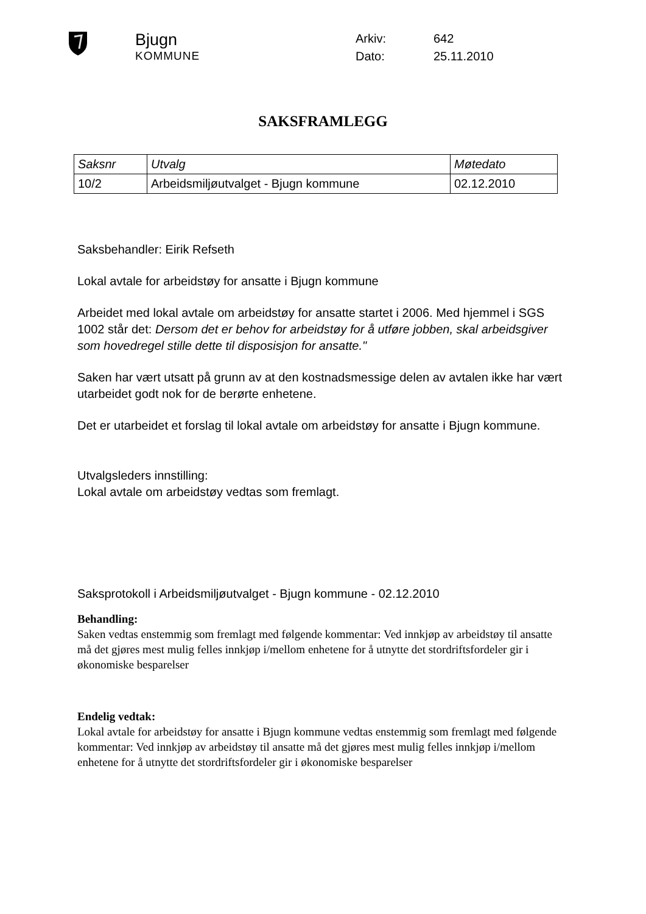Bjugn
KOMMUNE
| Arkiv: | 642 |
| Dato: | 25.11.2010 |
SAKSFRAMLEGG
| Saksnr | Utvalg | Møtedato |
| --- | --- | --- |
| 10/2 | Arbeidsmiljøutvalget - Bjugn kommune | 02.12.2010 |
Saksbehandler: Eirik Refseth
Lokal avtale for arbeidstøy for ansatte i Bjugn kommune
Arbeidet med lokal avtale om arbeidstøy for ansatte startet i 2006. Med hjemmel i SGS 1002 står det: Dersom det er behov for arbeidstøy for å utføre jobben, skal arbeidsgiver som hovedregel stille dette til disposisjon for ansatte."
Saken har vært utsatt på grunn av at den kostnadsmessige delen av avtalen ikke har vært utarbeidet godt nok for de berørte enhetene.
Det er utarbeidet et forslag til lokal avtale om arbeidstøy for ansatte i Bjugn kommune.
Utvalgsleders innstilling:
Lokal avtale om arbeidstøy vedtas som fremlagt.
Saksprotokoll i Arbeidsmiljøutvalget - Bjugn kommune - 02.12.2010
Behandling:
Saken vedtas enstemmig som fremlagt med følgende kommentar: Ved innkjøp av arbeidstøy til ansatte må det gjøres mest mulig felles innkjøp i/mellom enhetene for å utnytte det stordriftsfordeler gir i økonomiske besparelser
Endelig vedtak:
Lokal avtale for arbeidstøy for ansatte i Bjugn kommune vedtas enstemmig som fremlagt med følgende kommentar: Ved innkjøp av arbeidstøy til ansatte må det gjøres mest mulig felles innkjøp i/mellom enhetene for å utnytte det stordriftsfordeler gir i økonomiske besparelser